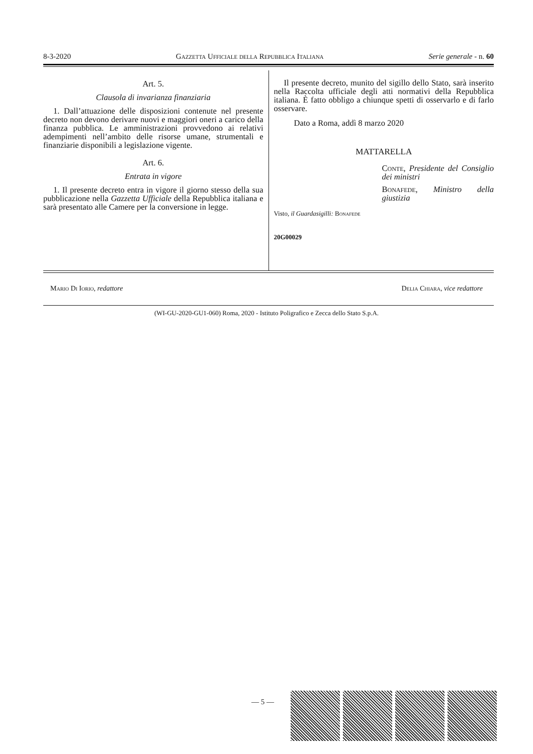8-3-2020 Gazzetta Ufficiale della Repubblica Italiana Serie generale - n. 60
Art. 5.
Clausola di invarianza finanziaria
1. Dall’attuazione delle disposizioni contenute nel presente decreto non devono derivare nuovi e maggiori oneri a carico della finanza pubblica. Le amministrazioni provvedono ai relativi adempimenti nell’ambito delle risorse umane, strumentali e finanziarie disponibili a legislazione vigente.
Art. 6.
Entrata in vigore
1. Il presente decreto entra in vigore il giorno stesso della sua pubblicazione nella Gazzetta Ufficiale della Repubblica italiana e sarà presentato alle Camere per la conversione in legge.
Il presente decreto, munito del sigillo dello Stato, sarà inserito nella Raccolta ufficiale degli atti normativi della Repubblica italiana. È fatto obbligo a chiunque spetti di osservarlo e di farlo osservare.
Dato a Roma, addì 8 marzo 2020
MATTARELLA
Conte, Presidente del Consiglio dei ministri
Bonafede, Ministro della giustizia
Visto, il Guardasigilli: Bonafede
20G00029
Mario Di Iorio, redattore Delia Chiara, vice redattore
(WI-GU-2020-GU1-060) Roma, 2020 - Istituto Poligrafico e Zecca dello Stato S.p.A.
— 5 —